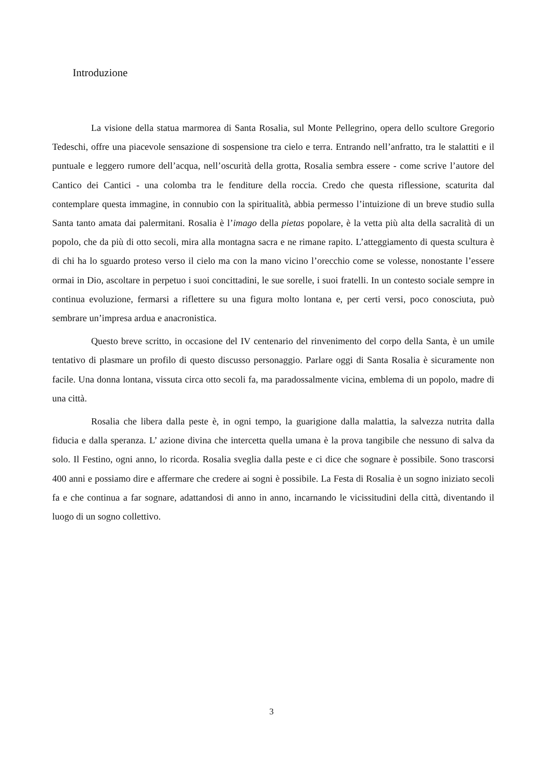Introduzione
La visione della statua marmorea di Santa Rosalia, sul Monte Pellegrino, opera dello scultore Gregorio Tedeschi, offre una piacevole sensazione di sospensione tra cielo e terra. Entrando nell’anfratto, tra le stalattiti e il puntuale e leggero rumore dell’acqua, nell’oscurità della grotta, Rosalia sembra essere - come scrive l’autore del Cantico dei Cantici - una colomba tra le fenditure della roccia. Credo che questa riflessione, scaturita dal contemplare questa immagine, in connubio con la spiritualità, abbia permesso l’intuizione di un breve studio sulla Santa tanto amata dai palermitani. Rosalia è l’imago della pietas popolare, è la vetta più alta della sacralità di un popolo, che da più di otto secoli, mira alla montagna sacra e ne rimane rapito. L’atteggiamento di questa scultura è di chi ha lo sguardo proteso verso il cielo ma con la mano vicino l’orecchio come se volesse, nonostante l’essere ormai in Dio, ascoltare in perpetuo i suoi concittadini, le sue sorelle, i suoi fratelli. In un contesto sociale sempre in continua evoluzione, fermarsi a riflettere su una figura molto lontana e, per certi versi, poco conosciuta, può sembrare un’impresa ardua e anacronistica.
Questo breve scritto, in occasione del IV centenario del rinvenimento del corpo della Santa, è un umile tentativo di plasmare un profilo di questo discusso personaggio. Parlare oggi di Santa Rosalia è sicuramente non facile. Una donna lontana, vissuta circa otto secoli fa, ma paradossalmente vicina, emblema di un popolo, madre di una città.
Rosalia che libera dalla peste è, in ogni tempo, la guarigione dalla malattia, la salvezza nutrita dalla fiducia e dalla speranza. L’ azione divina che intercetta quella umana è la prova tangibile che nessuno di salva da solo. Il Festino, ogni anno, lo ricorda. Rosalia sveglia dalla peste e ci dice che sognare è possibile. Sono trascorsi 400 anni e possiamo dire e affermare che credere ai sogni è possibile. La Festa di Rosalia è un sogno iniziato secoli fa e che continua a far sognare, adattandosi di anno in anno, incarnando le vicissitudini della città, diventando il luogo di un sogno collettivo.
3